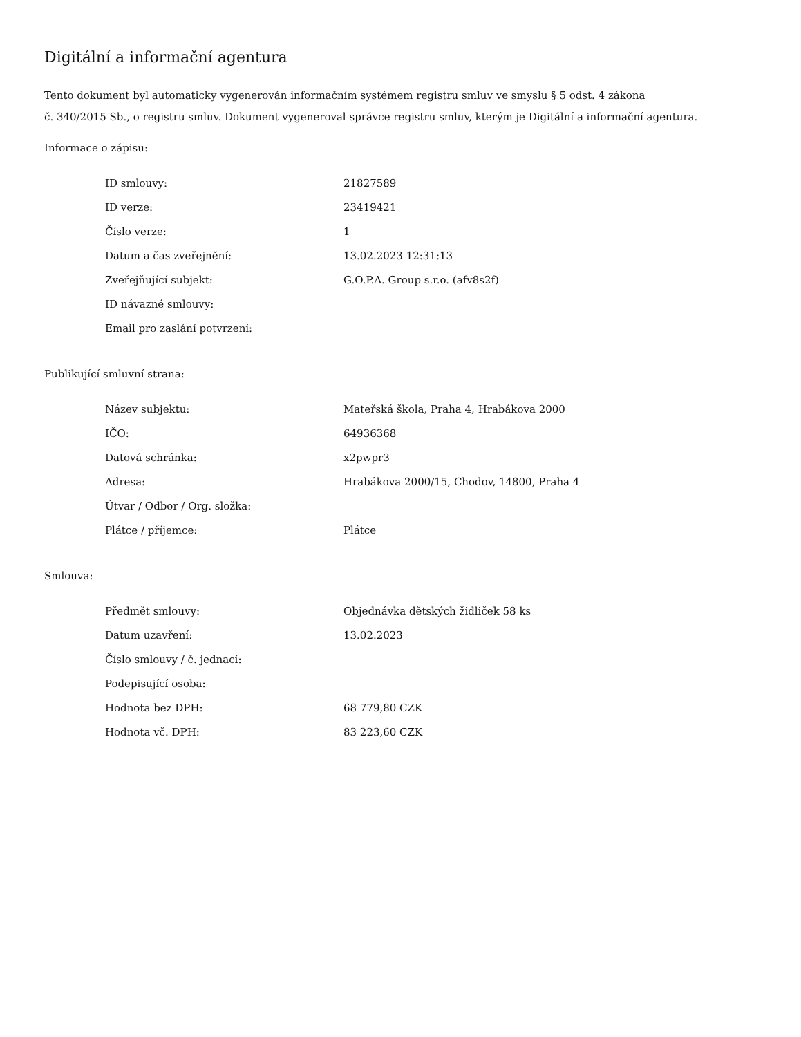Digitální a informační agentura
Tento dokument byl automaticky vygenerován informačním systémem registru smluv ve smyslu § 5 odst. 4 zákona
č. 340/2015 Sb., o registru smluv. Dokument vygeneroval správce registru smluv, kterým je Digitální a informační agentura.
Informace o zápisu:
| ID smlouvy: | 21827589 |
| ID verze: | 23419421 |
| Číslo verze: | 1 |
| Datum a čas zveřejnění: | 13.02.2023 12:31:13 |
| Zveřejňující subjekt: | G.O.P.A. Group s.r.o. (afv8s2f) |
| ID návazné smlouvy: | |
| Email pro zaslání potvrzení: | |
Publikující smluvní strana:
| Název subjektu: | Mateřská škola, Praha 4, Hrabákova 2000 |
| IČO: | 64936368 |
| Datová schránka: | x2pwpr3 |
| Adresa: | Hrabákova 2000/15, Chodov, 14800, Praha 4 |
| Útvar / Odbor / Org. složka: | |
| Plátce / příjemce: | Plátce |
Smlouva:
| Předmět smlouvy: | Objednávka dětských židliček 58 ks |
| Datum uzavření: | 13.02.2023 |
| Číslo smlouvy / č. jednací: | |
| Podepisující osoba: | |
| Hodnota bez DPH: | 68 779,80 CZK |
| Hodnota vč. DPH: | 83 223,60 CZK |